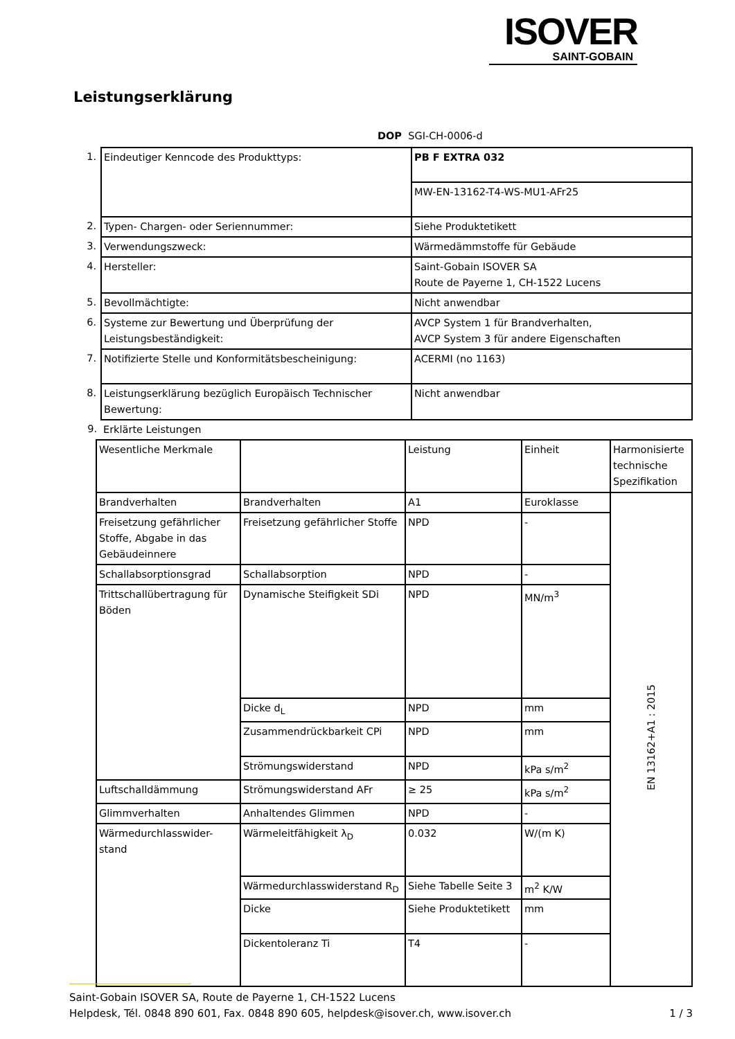ISOVER
SAINT-GOBAIN
Leistungserklärung
DOP SGI-CH-0006-d
| 1. | Eindeutiger Kenncode des Produkttyps: | PB F EXTRA 032 |
| | | MW-EN-13162-T4-WS-MU1-AFr25 |
| 2. | Typen- Chargen- oder Seriennummer: | Siehe Produktetikett |
| 3. | Verwendungszweck: | Wärmedämmstoffe für Gebäude |
| 4. | Hersteller: | Saint-Gobain ISOVER SA Route de Payerne 1, CH-1522 Lucens |
| 5. | Bevollmächtigte: | Nicht anwendbar |
| 6. | Systeme zur Bewertung und Überprüfung der Leistungsbeständigkeit: | AVCP System 1 für Brandverhalten, AVCP System 3 für andere Eigenschaften |
| 7. | Notifizierte Stelle und Konformitätsbescheinigung: | ACERMI (no 1163) |
| 8. | Leistungserklärung bezüglich Europäisch Technischer Bewertung: | Nicht anwendbar |
| 9. | Erklärte Leistungen | |
| Wesentliche Merkmale | | Leistung | Einheit | Harmonisierte technische Spezifikation |
| Brandverhalten | Brandverhalten | A1 | Euroklasse | EN 13162+A1 : 2015 |
| Freisetzung gefährlicher Stoffe, Abgabe in das Gebäudeinnere | Freisetzung gefährlicher Stoffe | NPD | - | |
| Schallabsorptionsgrad | Schallabsorption | NPD | - | |
| Trittschallübertragung für Böden | Dynamische Steifigkeit SDi | NPD | MN/m<sup>3</sup> | |
| | Dicke d<sub>L</sub> | NPD | mm | |
| | Zusammendrückbarkeit CPi | NPD | mm | |
| | Strömungswiderstand | NPD | kPa s/m<sup>2</sup> | |
| Luftschalldämmung | Strömungswiderstand AFr | ≥ 25 | kPa s/m<sup>2</sup> | |
| Glimmverhalten | Anhaltendes Glimmen | NPD | - | |
| Wärmedurchlasswider- stand | Wärmeleitfähigkeit λ<sub>D</sub> | 0.032 | W/(m K) | |
| | Wärmedurchlasswiderstand R<sub>D</sub> | Siehe Tabelle Seite 3 | m<sup>2</sup> K/W | |
| | Dicke | Siehe Produktetikett | mm | |
| | Dickentoleranz Ti | T4 | - | |
Saint-Gobain ISOVER SA, Route de Payerne 1, CH-1522 Lucens
Helpdesk, Tél. 0848 890 601, Fax. 0848 890 605, helpdesk@isover.ch, www.isover.ch
1 / 3